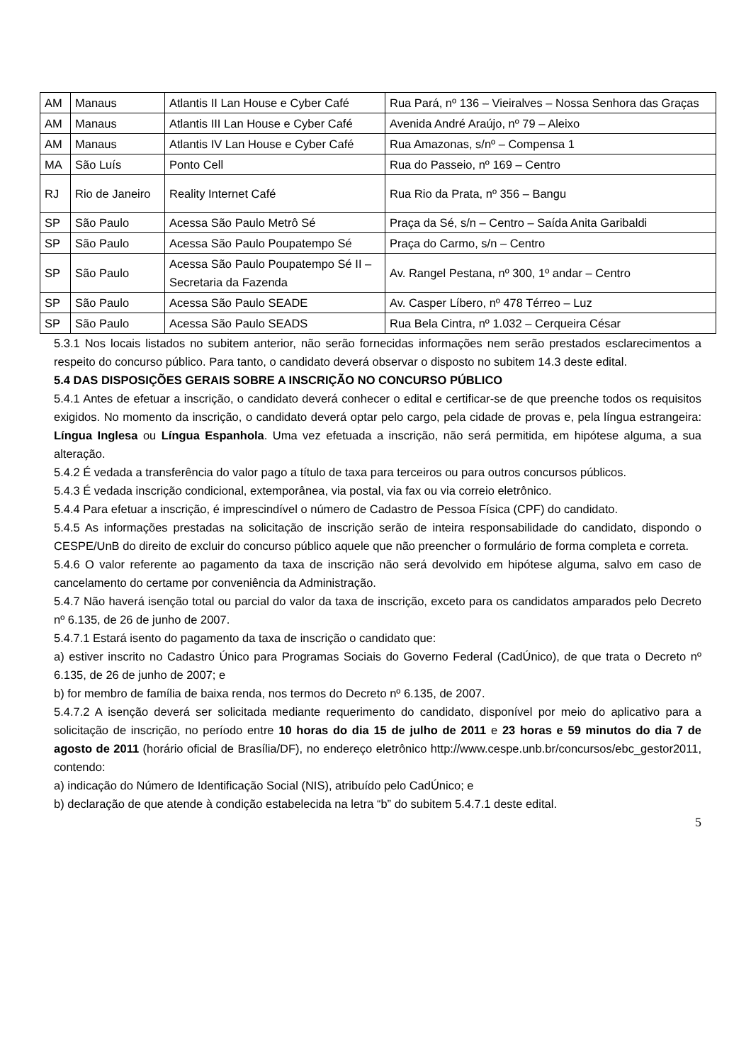| AM | Manaus | Atlantis II Lan House e Cyber Café | Rua Pará, nº 136 – Vieiralves – Nossa Senhora das Graças |
| AM | Manaus | Atlantis III Lan House e Cyber Café | Avenida André Araújo, nº 79 – Aleixo |
| AM | Manaus | Atlantis IV Lan House e Cyber Café | Rua Amazonas, s/nº – Compensa 1 |
| MA | São Luís | Ponto Cell | Rua do Passeio, nº 169 – Centro |
| RJ | Rio de Janeiro | Reality Internet Café | Rua Rio da Prata, nº 356 – Bangu |
| SP | São Paulo | Acessa São Paulo Metrô Sé | Praça da Sé, s/n – Centro – Saída Anita Garibaldi |
| SP | São Paulo | Acessa São Paulo Poupatempo Sé | Praça do Carmo, s/n – Centro |
| SP | São Paulo | Acessa São Paulo Poupatempo Sé II – Secretaria da Fazenda | Av. Rangel Pestana, nº 300, 1º andar – Centro |
| SP | São Paulo | Acessa São Paulo SEADE | Av. Casper Líbero, nº 478 Térreo – Luz |
| SP | São Paulo | Acessa São Paulo SEADS | Rua Bela Cintra, nº 1.032 – Cerqueira César |
5.3.1 Nos locais listados no subitem anterior, não serão fornecidas informações nem serão prestados esclarecimentos a respeito do concurso público. Para tanto, o candidato deverá observar o disposto no subitem 14.3 deste edital.
5.4 DAS DISPOSIÇÕES GERAIS SOBRE A INSCRIÇÃO NO CONCURSO PÚBLICO
5.4.1 Antes de efetuar a inscrição, o candidato deverá conhecer o edital e certificar-se de que preenche todos os requisitos exigidos. No momento da inscrição, o candidato deverá optar pelo cargo, pela cidade de provas e, pela língua estrangeira: Língua Inglesa ou Língua Espanhola. Uma vez efetuada a inscrição, não será permitida, em hipótese alguma, a sua alteração.
5.4.2 É vedada a transferência do valor pago a título de taxa para terceiros ou para outros concursos públicos.
5.4.3 É vedada inscrição condicional, extemporânea, via postal, via fax ou via correio eletrônico.
5.4.4 Para efetuar a inscrição, é imprescindível o número de Cadastro de Pessoa Física (CPF) do candidato.
5.4.5 As informações prestadas na solicitação de inscrição serão de inteira responsabilidade do candidato, dispondo o CESPE/UnB do direito de excluir do concurso público aquele que não preencher o formulário de forma completa e correta.
5.4.6 O valor referente ao pagamento da taxa de inscrição não será devolvido em hipótese alguma, salvo em caso de cancelamento do certame por conveniência da Administração.
5.4.7 Não haverá isenção total ou parcial do valor da taxa de inscrição, exceto para os candidatos amparados pelo Decreto nº 6.135, de 26 de junho de 2007.
5.4.7.1 Estará isento do pagamento da taxa de inscrição o candidato que:
a) estiver inscrito no Cadastro Único para Programas Sociais do Governo Federal (CadÚnico), de que trata o Decreto nº 6.135, de 26 de junho de 2007; e
b) for membro de família de baixa renda, nos termos do Decreto nº 6.135, de 2007.
5.4.7.2 A isenção deverá ser solicitada mediante requerimento do candidato, disponível por meio do aplicativo para a solicitação de inscrição, no período entre 10 horas do dia 15 de julho de 2011 e 23 horas e 59 minutos do dia 7 de agosto de 2011 (horário oficial de Brasília/DF), no endereço eletrônico http://www.cespe.unb.br/concursos/ebc_gestor2011, contendo:
a) indicação do Número de Identificação Social (NIS), atribuído pelo CadÚnico; e
b) declaração de que atende à condição estabelecida na letra “b” do subitem 5.4.7.1 deste edital.
5